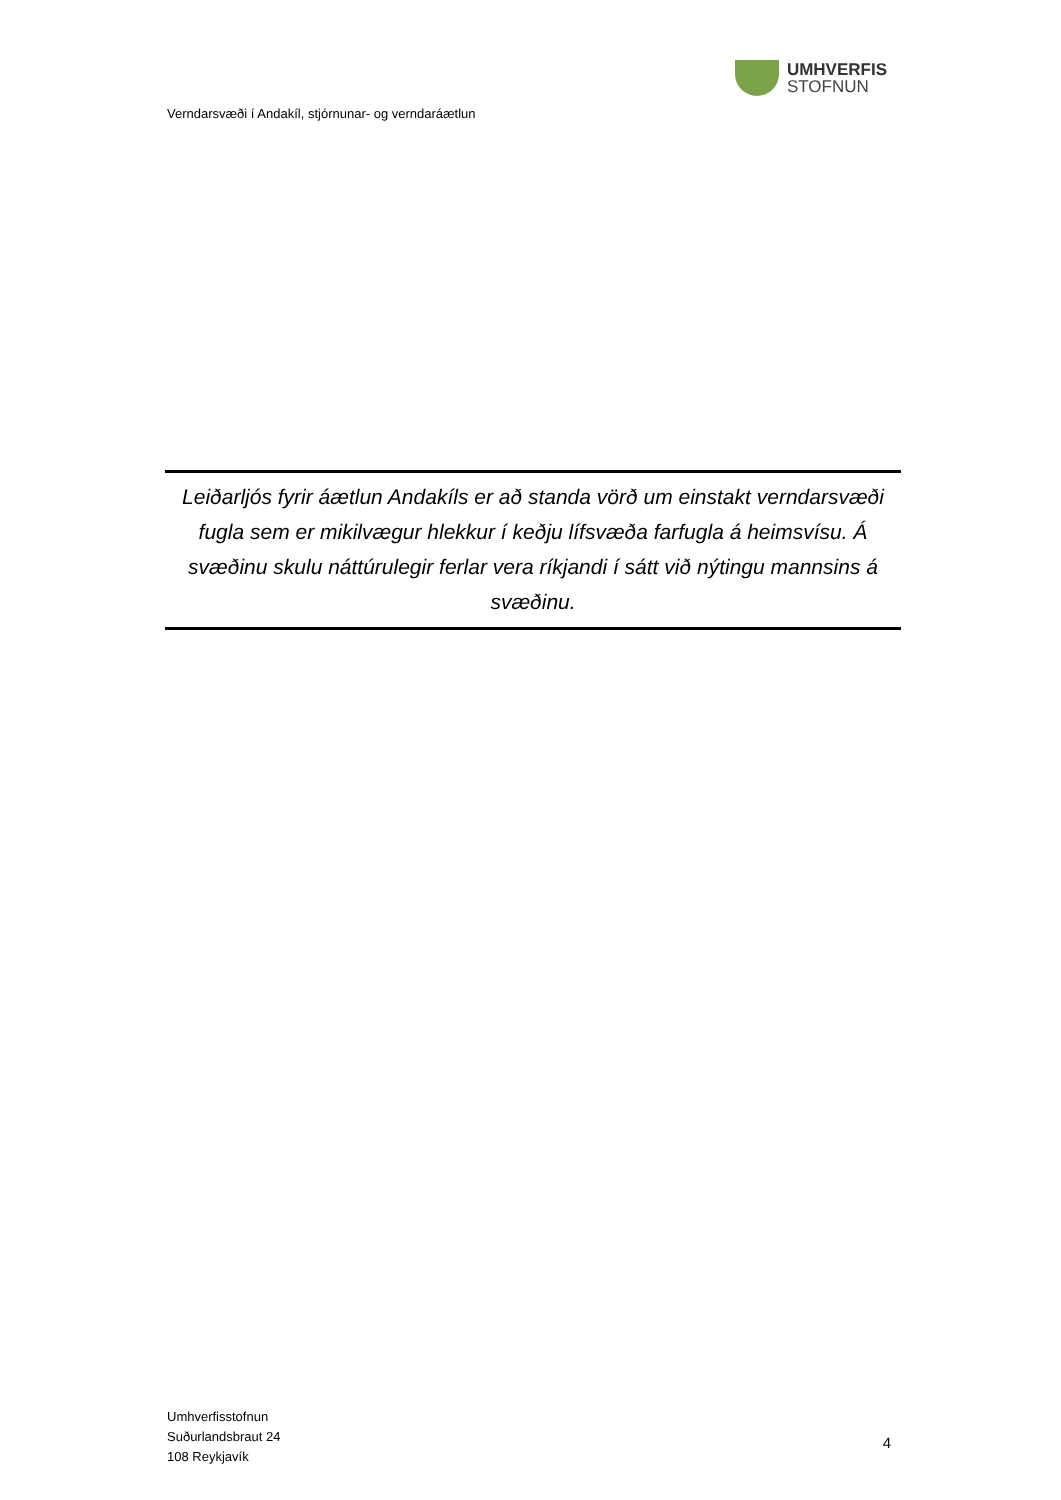UMHVERFIS
STOFNUN
Verndarsvæði í Andakíl, stjórnunar- og verndaráætlun
Leiðarljós fyrir áætlun Andakíls er að standa vörð um einstakt verndarsvæði fugla sem er mikilvægur hlekkur í keðju lífsvæða farfugla á heimsvísu. Á svæðinu skulu náttúrulegir ferlar vera ríkjandi í sátt við nýtingu mannsins á svæðinu.
Umhverfisstofnun
Suðurlandsbraut 24
108 Reykjavík
4